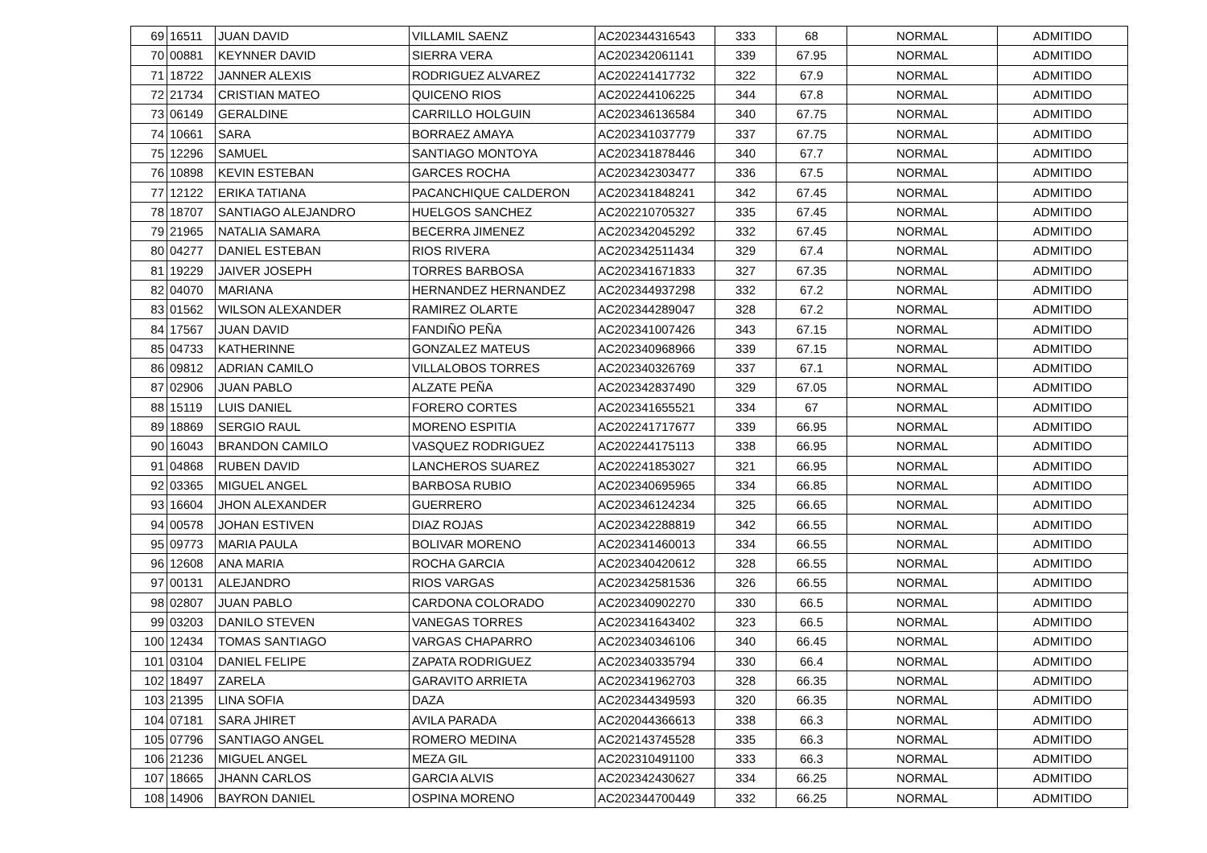| 69 | 16511 | JUAN DAVID | VILLAMIL SAENZ | AC202344316543 | 333 | 68 | NORMAL | ADMITIDO |
| 70 | 00881 | KEYNNER DAVID | SIERRA VERA | AC202342061141 | 339 | 67.95 | NORMAL | ADMITIDO |
| 71 | 18722 | JANNER ALEXIS | RODRIGUEZ ALVAREZ | AC202241417732 | 322 | 67.9 | NORMAL | ADMITIDO |
| 72 | 21734 | CRISTIAN MATEO | QUICENO RIOS | AC202244106225 | 344 | 67.8 | NORMAL | ADMITIDO |
| 73 | 06149 | GERALDINE | CARRILLO HOLGUIN | AC202346136584 | 340 | 67.75 | NORMAL | ADMITIDO |
| 74 | 10661 | SARA | BORRAEZ AMAYA | AC202341037779 | 337 | 67.75 | NORMAL | ADMITIDO |
| 75 | 12296 | SAMUEL | SANTIAGO MONTOYA | AC202341878446 | 340 | 67.7 | NORMAL | ADMITIDO |
| 76 | 10898 | KEVIN ESTEBAN | GARCES ROCHA | AC202342303477 | 336 | 67.5 | NORMAL | ADMITIDO |
| 77 | 12122 | ERIKA TATIANA | PACANCHIQUE CALDERON | AC202341848241 | 342 | 67.45 | NORMAL | ADMITIDO |
| 78 | 18707 | SANTIAGO ALEJANDRO | HUELGOS SANCHEZ | AC202210705327 | 335 | 67.45 | NORMAL | ADMITIDO |
| 79 | 21965 | NATALIA SAMARA | BECERRA JIMENEZ | AC202342045292 | 332 | 67.45 | NORMAL | ADMITIDO |
| 80 | 04277 | DANIEL ESTEBAN | RIOS RIVERA | AC202342511434 | 329 | 67.4 | NORMAL | ADMITIDO |
| 81 | 19229 | JAIVER JOSEPH | TORRES BARBOSA | AC202341671833 | 327 | 67.35 | NORMAL | ADMITIDO |
| 82 | 04070 | MARIANA | HERNANDEZ HERNANDEZ | AC202344937298 | 332 | 67.2 | NORMAL | ADMITIDO |
| 83 | 01562 | WILSON ALEXANDER | RAMIREZ OLARTE | AC202344289047 | 328 | 67.2 | NORMAL | ADMITIDO |
| 84 | 17567 | JUAN DAVID | FANDIÑO PEÑA | AC202341007426 | 343 | 67.15 | NORMAL | ADMITIDO |
| 85 | 04733 | KATHERINNE | GONZALEZ MATEUS | AC202340968966 | 339 | 67.15 | NORMAL | ADMITIDO |
| 86 | 09812 | ADRIAN CAMILO | VILLALOBOS TORRES | AC202340326769 | 337 | 67.1 | NORMAL | ADMITIDO |
| 87 | 02906 | JUAN PABLO | ALZATE PEÑA | AC202342837490 | 329 | 67.05 | NORMAL | ADMITIDO |
| 88 | 15119 | LUIS DANIEL | FORERO CORTES | AC202341655521 | 334 | 67 | NORMAL | ADMITIDO |
| 89 | 18869 | SERGIO RAUL | MORENO ESPITIA | AC202241717677 | 339 | 66.95 | NORMAL | ADMITIDO |
| 90 | 16043 | BRANDON CAMILO | VASQUEZ RODRIGUEZ | AC202244175113 | 338 | 66.95 | NORMAL | ADMITIDO |
| 91 | 04868 | RUBEN DAVID | LANCHEROS SUAREZ | AC202241853027 | 321 | 66.95 | NORMAL | ADMITIDO |
| 92 | 03365 | MIGUEL ANGEL | BARBOSA RUBIO | AC202340695965 | 334 | 66.85 | NORMAL | ADMITIDO |
| 93 | 16604 | JHON ALEXANDER | GUERRERO | AC202346124234 | 325 | 66.65 | NORMAL | ADMITIDO |
| 94 | 00578 | JOHAN ESTIVEN | DIAZ ROJAS | AC202342288819 | 342 | 66.55 | NORMAL | ADMITIDO |
| 95 | 09773 | MARIA PAULA | BOLIVAR MORENO | AC202341460013 | 334 | 66.55 | NORMAL | ADMITIDO |
| 96 | 12608 | ANA MARIA | ROCHA GARCIA | AC202340420612 | 328 | 66.55 | NORMAL | ADMITIDO |
| 97 | 00131 | ALEJANDRO | RIOS VARGAS | AC202342581536 | 326 | 66.55 | NORMAL | ADMITIDO |
| 98 | 02807 | JUAN PABLO | CARDONA COLORADO | AC202340902270 | 330 | 66.5 | NORMAL | ADMITIDO |
| 99 | 03203 | DANILO STEVEN | VANEGAS TORRES | AC202341643402 | 323 | 66.5 | NORMAL | ADMITIDO |
| 100 | 12434 | TOMAS SANTIAGO | VARGAS CHAPARRO | AC202340346106 | 340 | 66.45 | NORMAL | ADMITIDO |
| 101 | 03104 | DANIEL FELIPE | ZAPATA RODRIGUEZ | AC202340335794 | 330 | 66.4 | NORMAL | ADMITIDO |
| 102 | 18497 | ZARELA | GARAVITO ARRIETA | AC202341962703 | 328 | 66.35 | NORMAL | ADMITIDO |
| 103 | 21395 | LINA SOFIA | DAZA | AC202344349593 | 320 | 66.35 | NORMAL | ADMITIDO |
| 104 | 07181 | SARA JHIRET | AVILA PARADA | AC202044366613 | 338 | 66.3 | NORMAL | ADMITIDO |
| 105 | 07796 | SANTIAGO ANGEL | ROMERO MEDINA | AC202143745528 | 335 | 66.3 | NORMAL | ADMITIDO |
| 106 | 21236 | MIGUEL ANGEL | MEZA GIL | AC202310491100 | 333 | 66.3 | NORMAL | ADMITIDO |
| 107 | 18665 | JHANN CARLOS | GARCIA ALVIS | AC202342430627 | 334 | 66.25 | NORMAL | ADMITIDO |
| 108 | 14906 | BAYRON DANIEL | OSPINA MORENO | AC202344700449 | 332 | 66.25 | NORMAL | ADMITIDO |